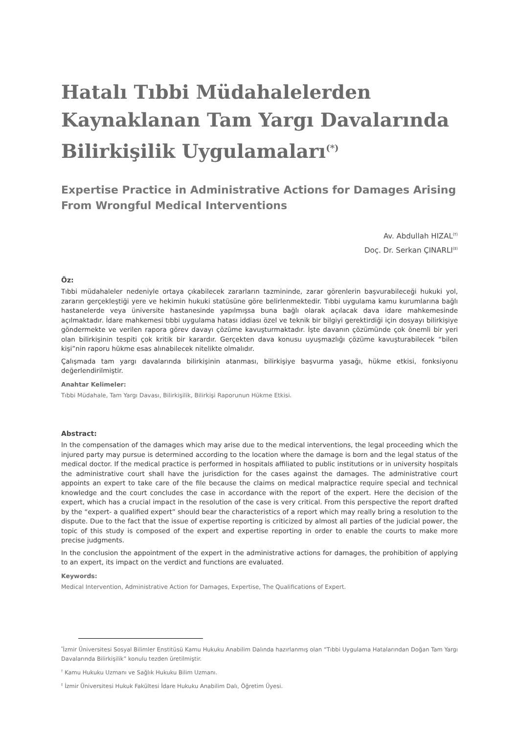Hatalı Tıbbi Müdahalelerden Kaynaklanan Tam Yargı Davalarında Bilirkişilik Uygulamaları<sup>(*)</sup>
Expertise Practice in Administrative Actions for Damages Arising From Wrongful Medical Interventions
Av. Abdullah HIZAL<sup>(†)</sup>
Doç. Dr. Serkan ÇINARLI<sup>(‡)</sup>
Öz:
Tıbbi müdahaleler nedeniyle ortaya çıkabilecek zararların tazmininde, zarar görenlerin başvurabileceği hukuki yol, zararın gerçekleştiği yere ve hekimin hukuki statüsüne göre belirlenmektedir. Tıbbi uygulama kamu kurumlarına bağlı hastanelerde veya üniversite hastanesinde yapılmışsa buna bağlı olarak açılacak dava idare mahkemesinde açılmaktadır. İdare mahkemesi tıbbi uygulama hatası iddiası özel ve teknik bir bilgiyi gerektirdiği için dosyayı bilirkişiye göndermekte ve verilen rapora görev davayı çözüme kavuşturmaktadır. İşte davanın çözümünde çok önemli bir yeri olan bilirkişinin tespiti çok kritik bir karardır. Gerçekten dava konusu uyuşmazlığı çözüme kavuşturabilecek “bilen kişi”nin raporu hükme esas alınabilecek nitelikte olmalıdır.
Çalışmada tam yargı davalarında bilirkişinin atanması, bilirkişiye başvurma yasağı, hükme etkisi, fonksiyonu değerlendirilmiştir.
Anahtar Kelimeler:
Tıbbi Müdahale, Tam Yargı Davası, Bilirkişilik, Bilirkişi Raporunun Hükme Etkisi.
Abstract:
In the compensation of the damages which may arise due to the medical interventions, the legal proceeding which the injured party may pursue is determined according to the location where the damage is born and the legal status of the medical doctor. If the medical practice is performed in hospitals affiliated to public institutions or in university hospitals the administrative court shall have the jurisdiction for the cases against the damages. The administrative court appoints an expert to take care of the file because the claims on medical malpractice require special and technical knowledge and the court concludes the case in accordance with the report of the expert. Here the decision of the expert, which has a crucial impact in the resolution of the case is very critical. From this perspective the report drafted by the “expert- a qualified expert” should bear the characteristics of a report which may really bring a resolution to the dispute. Due to the fact that the issue of expertise reporting is criticized by almost all parties of the judicial power, the topic of this study is composed of the expert and expertise reporting in order to enable the courts to make more precise judgments.
In the conclusion the appointment of the expert in the administrative actions for damages, the prohibition of applying to an expert, its impact on the verdict and functions are evaluated.
Keywords:
Medical Intervention, Administrative Action for Damages, Expertise, The Qualifications of Expert.
<sup>*</sup> İzmir Üniversitesi Sosyal Bilimler Enstitüsü Kamu Hukuku Anabilim Dalında hazırlanmış olan “Tıbbi Uygulama Hatalarından Doğan Tam Yargı Davalarında Bilirkişilik” konulu tezden üretilmiştir.
<sup>†</sup> Kamu Hukuku Uzmanı ve Sağlık Hukuku Bilim Uzmanı.
<sup>‡</sup> İzmir Üniversitesi Hukuk Fakültesi İdare Hukuku Anabilim Dalı, Öğretim Üyesi.